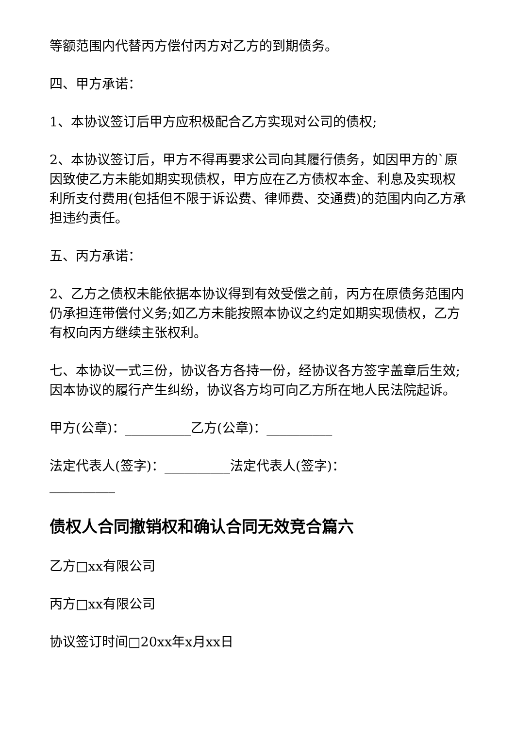等额范围内代替丙方偿付丙方对乙方的到期债务。
四、甲方承诺：
1、本协议签订后甲方应积极配合乙方实现对公司的债权;
2、本协议签订后，甲方不得再要求公司向其履行债务，如因甲方的`原因致使乙方未能如期实现债权，甲方应在乙方债权本金、利息及实现权利所支付费用(包括但不限于诉讼费、律师费、交通费)的范围内向乙方承担违约责任。
五、丙方承诺：
2、乙方之债权未能依据本协议得到有效受偿之前，丙方在原债务范围内仍承担连带偿付义务;如乙方未能按照本协议之约定如期实现债权，乙方有权向丙方继续主张权利。
七、本协议一式三份，协议各方各持一份，经协议各方签字盖章后生效;因本协议的履行产生纠纷，协议各方均可向乙方所在地人民法院起诉。
甲方(公章)：__________乙方(公章)：__________
法定代表人(签字)：__________法定代表人(签字)：__________
债权人合同撤销权和确认合同无效竞合篇六
乙方□xx有限公司
丙方□xx有限公司
协议签订时间□20xx年x月xx日